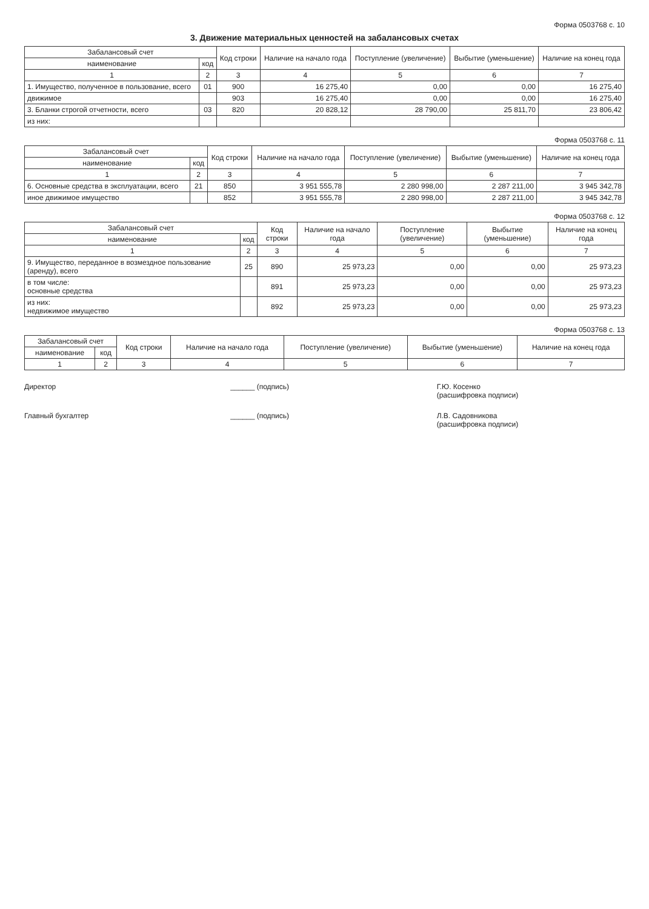Форма 0503768 с. 10
3. Движение материальных ценностей на забалансовых счетах
| Забалансовый счет | | Код строки | Наличие на начало года | Поступление (увеличение) | Выбытие (уменьшение) | Наличие на конец года |
| --- | --- | --- | --- | --- | --- | --- |
| наименование | код | | | | | |
| 1 | 2 | 3 | 4 | 5 | 6 | 7 |
| 1. Имущество, полученное в пользование, всего | 01 | 900 | 16 275,40 | 0,00 | 0,00 | 16 275,40 |
| движимое | | 903 | 16 275,40 | 0,00 | 0,00 | 16 275,40 |
| 3. Бланки строгой отчетности, всего | 03 | 820 | 20 828,12 | 28 790,00 | 25 811,70 | 23 806,42 |
| из них: | | | | | | |
Форма 0503768 с. 11
| Забалансовый счет | | Код строки | Наличие на начало года | Поступление (увеличение) | Выбытие (уменьшение) | Наличие на конец года |
| --- | --- | --- | --- | --- | --- | --- |
| наименование | код | | | | | |
| 1 | 2 | 3 | 4 | 5 | 6 | 7 |
| 6. Основные средства в эксплуатации, всего | 21 | 850 | 3 951 555,78 | 2 280 998,00 | 2 287 211,00 | 3 945 342,78 |
| иное движимое имущество | | 852 | 3 951 555,78 | 2 280 998,00 | 2 287 211,00 | 3 945 342,78 |
Форма 0503768 с. 12
| Забалансовый счет | | Код строки | Наличие на начало года | Поступление (увеличение) | Выбытие (уменьшение) | Наличие на конец года |
| --- | --- | --- | --- | --- | --- | --- |
| наименование | код | | | | | |
| 1 | 2 | 3 | 4 | 5 | 6 | 7 |
| 9. Имущество, переданное в возмездное пользование (аренду), всего | 25 | 890 | 25 973,23 | 0,00 | 0,00 | 25 973,23 |
| в том числе: основные средства | | 891 | 25 973,23 | 0,00 | 0,00 | 25 973,23 |
| из них: недвижимое имущество | | 892 | 25 973,23 | 0,00 | 0,00 | 25 973,23 |
Форма 0503768 с. 13
| Забалансовый счет | | Код строки | Наличие на начало года | Поступление (увеличение) | Выбытие (уменьшение) | Наличие на конец года |
| --- | --- | --- | --- | --- | --- | --- |
| наименование | код | | | | | |
| 1 | 2 | 3 | 4 | 5 | 6 | 7 |
Директор ______ (подпись) Г.Ю. Косенко
(расшифровка подписи)
Главный бухгалтер ______ (подпись) Л.В. Садовникова
(расшифровка подписи)